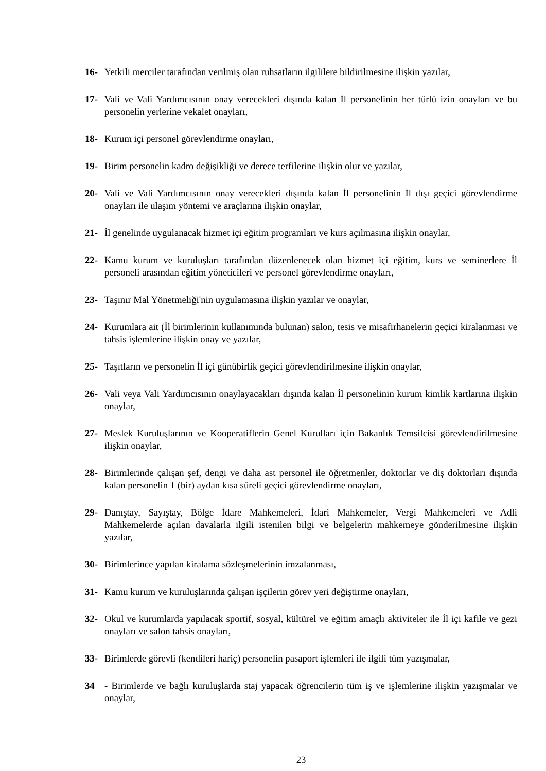16- Yetkili merciler tarafından verilmiş olan ruhsatların ilgililere bildirilmesine ilişkin yazılar,
17- Vali ve Vali Yardımcısının onay verecekleri dışında kalan İl personelinin her türlü izin onayları ve bu personelin yerlerine vekalet onayları,
18- Kurum içi personel görevlendirme onayları,
19- Birim personelin kadro değişikliği ve derece terfilerine ilişkin olur ve yazılar,
20- Vali ve Vali Yardımcısının onay verecekleri dışında kalan İl personelinin İl dışı geçici görevlendirme onayları ile ulaşım yöntemi ve araçlarına ilişkin onaylar,
21- İl genelinde uygulanacak hizmet içi eğitim programları ve kurs açılmasına ilişkin onaylar,
22- Kamu kurum ve kuruluşları tarafından düzenlenecek olan hizmet içi eğitim, kurs ve seminerlere İl personeli arasından eğitim yöneticileri ve personel görevlendirme onayları,
23- Taşınır Mal Yönetmeliği'nin uygulamasına ilişkin yazılar ve onaylar,
24- Kurumlara ait (İl birimlerinin kullanımında bulunan) salon, tesis ve misafirhanelerin geçici kiralanması ve tahsis işlemlerine ilişkin onay ve yazılar,
25- Taşıtların ve personelin İl içi günübirlik geçici görevlendirilmesine ilişkin onaylar,
26- Vali veya Vali Yardımcısının onaylayacakları dışında kalan İl personelinin kurum kimlik kartlarına ilişkin onaylar,
27- Meslek Kuruluşlarının ve Kooperatiflerin Genel Kurulları için Bakanlık Temsilcisi görevlendirilmesine ilişkin onaylar,
28- Birimlerinde çalışan şef, dengi ve daha ast personel ile öğretmenler, doktorlar ve diş doktorları dışında kalan personelin 1 (bir) aydan kısa süreli geçici görevlendirme onayları,
29- Danıştay, Sayıştay, Bölge İdare Mahkemeleri, İdari Mahkemeler, Vergi Mahkemeleri ve Adli Mahkemelerde açılan davalarla ilgili istenilen bilgi ve belgelerin mahkemeye gönderilmesine ilişkin yazılar,
30- Birimlerince yapılan kiralama sözleşmelerinin imzalanması,
31- Kamu kurum ve kuruluşlarında çalışan işçilerin görev yeri değiştirme onayları,
32- Okul ve kurumlarda yapılacak sportif, sosyal, kültürel ve eğitim amaçlı aktiviteler ile İl içi kafile ve gezi onayları ve salon tahsis onayları,
33- Birimlerde görevli (kendileri hariç) personelin pasaport işlemleri ile ilgili tüm yazışmalar,
34 - Birimlerde ve bağlı kuruluşlarda staj yapacak öğrencilerin tüm iş ve işlemlerine ilişkin yazışmalar ve onaylar,
23